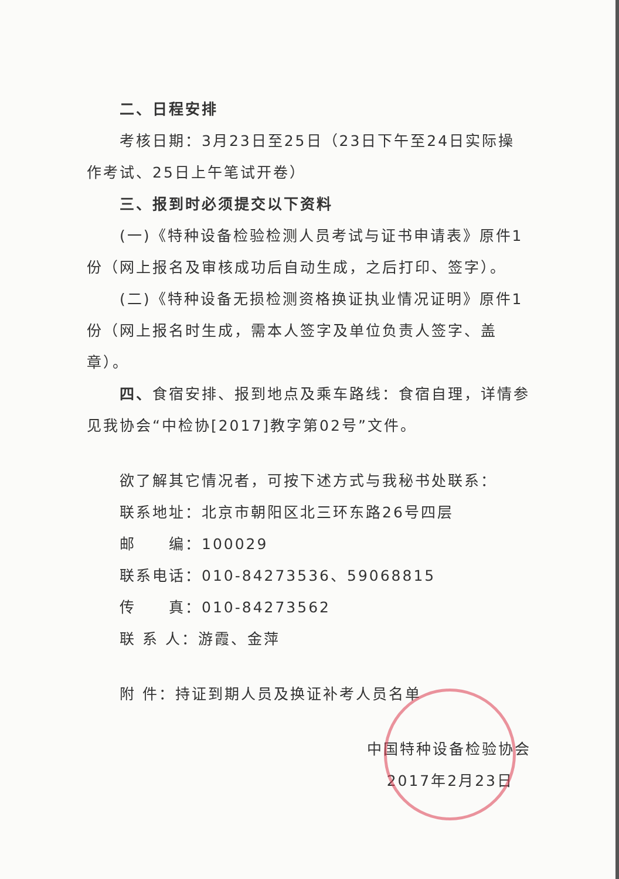二、日程安排
考核日期：3月23日至25日（23日下午至24日实际操作考试、25日上午笔试开卷）
三、报到时必须提交以下资料
(一)《特种设备检验检测人员考试与证书申请表》原件1份（网上报名及审核成功后自动生成，之后打印、签字）。
(二)《特种设备无损检测资格换证执业情况证明》原件1份（网上报名时生成，需本人签字及单位负责人签字、盖章）。
四、食宿安排、报到地点及乘车路线：食宿自理，详情参见我协会“中检协[2017]教字第02号”文件。
欲了解其它情况者，可按下述方式与我秘书处联系：
联系地址：北京市朝阳区北三环东路26号四层
邮　　编：100029
联系电话：010-84273536、59068815
传　　真：010-84273562
联 系 人：游霞、金萍
附 件：持证到期人员及换证补考人员名单
中国特种设备检验协会
2017年2月23日